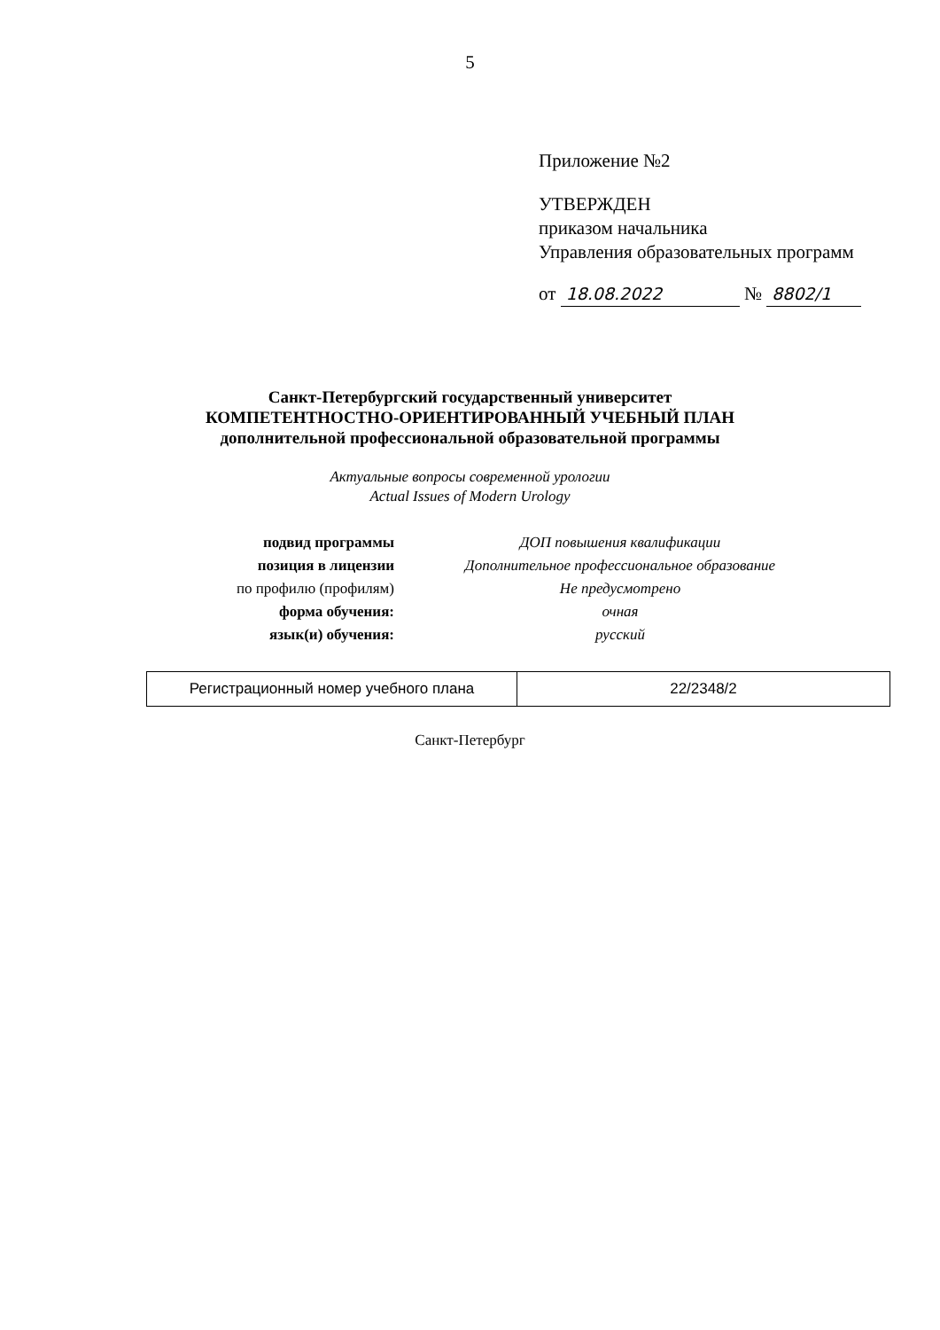5
Приложение №2
УТВЕРЖДЕН
приказом начальника
Управления образовательных программ
от 18.08.2022 № 8802/1
Санкт-Петербургский государственный университет
КОМПЕТЕНТНОСТНО-ОРИЕНТИРОВАННЫЙ УЧЕБНЫЙ ПЛАН
дополнительной профессиональной образовательной программы
Актуальные вопросы современной урологии
Actual Issues of Modern Urology
| подвид программы | ДОП повышения квалификации |
| позиция в лицензии | Дополнительное профессиональное образование |
| по профилю (профилям) | Не предусмотрено |
| форма обучения: | очная |
| язык(и) обучения: | русский |
| Регистрационный номер учебного плана | 22/2348/2 |
Санкт-Петербург